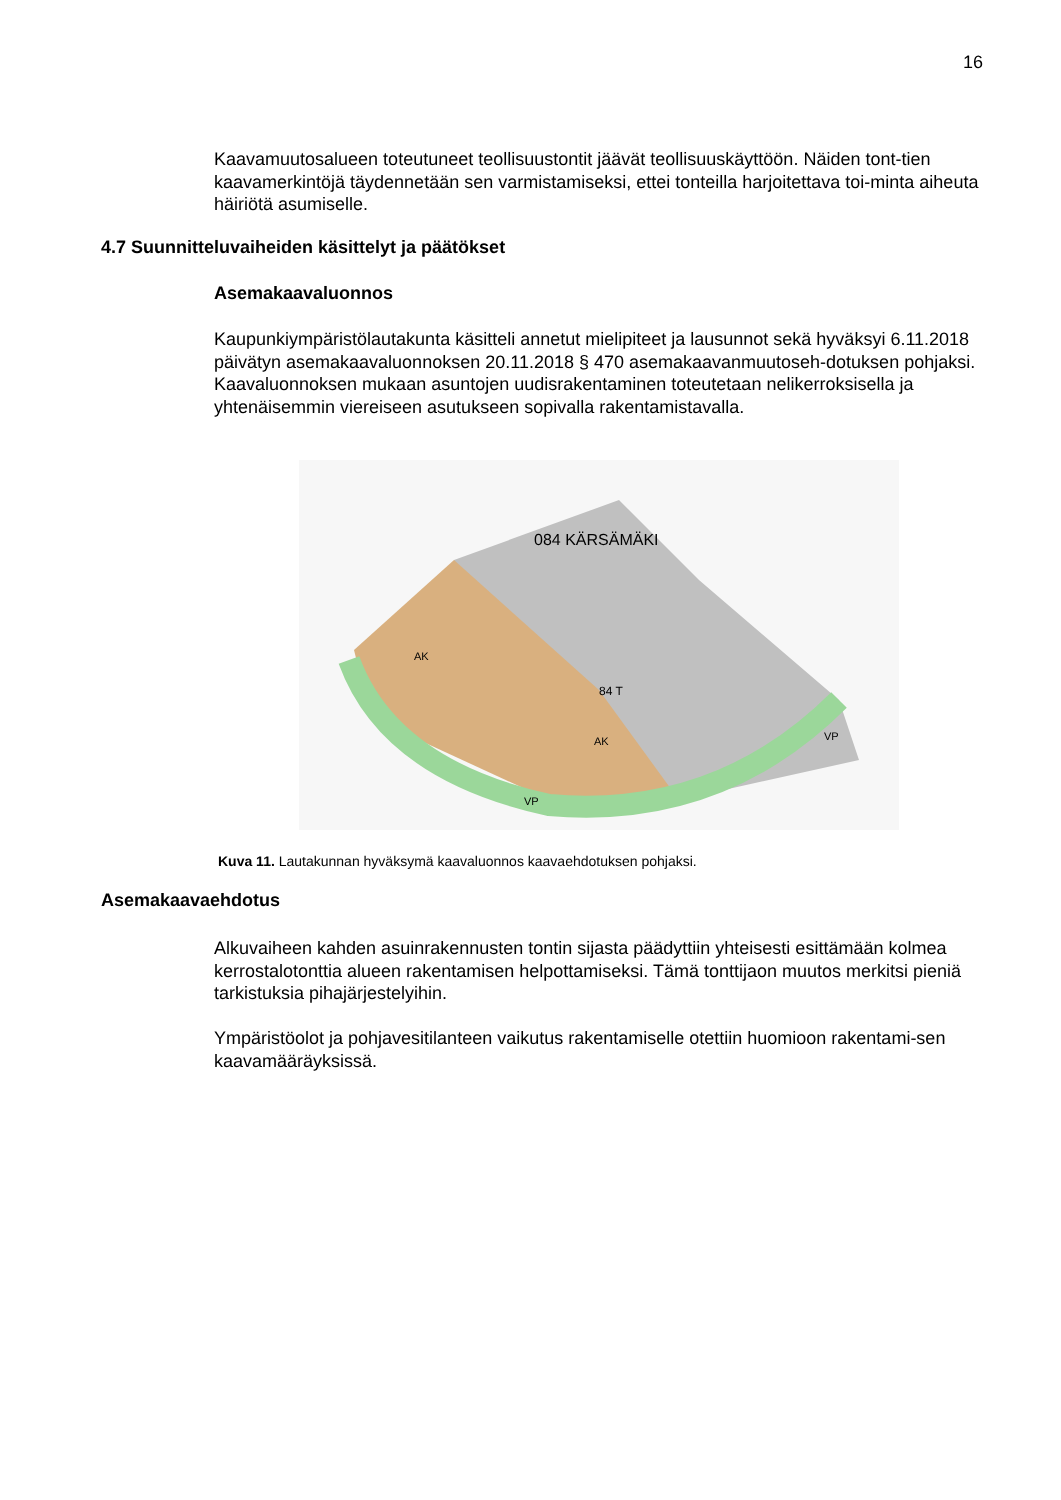16
Kaavamuutosalueen toteutuneet teollisuustontit jäävät teollisuuskäyttöön. Näiden tont-tien kaavamerkintöjä täydennetään sen varmistamiseksi, ettei tonteilla harjoitettava toi-minta aiheuta häiriötä asumiselle.
4.7 Suunnitteluvaiheiden käsittelyt ja päätökset
Asemakaavaluonnos
Kaupunkiympäristölautakunta käsitteli annetut mielipiteet ja lausunnot sekä hyväksyi 6.11.2018 päivätyn asemakaavaluonnoksen 20.11.2018 § 470 asemakaavanmuutoseh-dotuksen pohjaksi. Kaavaluonnoksen mukaan asuntojen uudisrakentaminen toteutetaan nelikerroksisella ja yhtenäisemmin viereiseen asutukseen sopivalla rakentamistavalla.
084 KÄRSÄMÄKI
84 T
AK
AK
VP
VP
Kuva 11. Lautakunnan hyväksymä kaavaluonnos kaavaehdotuksen pohjaksi.
Asemakaavaehdotus
Alkuvaiheen kahden asuinrakennusten tontin sijasta päädyttiin yhteisesti esittämään kolmea kerrostalotonttia alueen rakentamisen helpottamiseksi. Tämä tonttijaon muutos merkitsi pieniä tarkistuksia pihajärjestelyihin.
Ympäristöolot ja pohjavesitilanteen vaikutus rakentamiselle otettiin huomioon rakentami-sen kaavamääräyksissä.